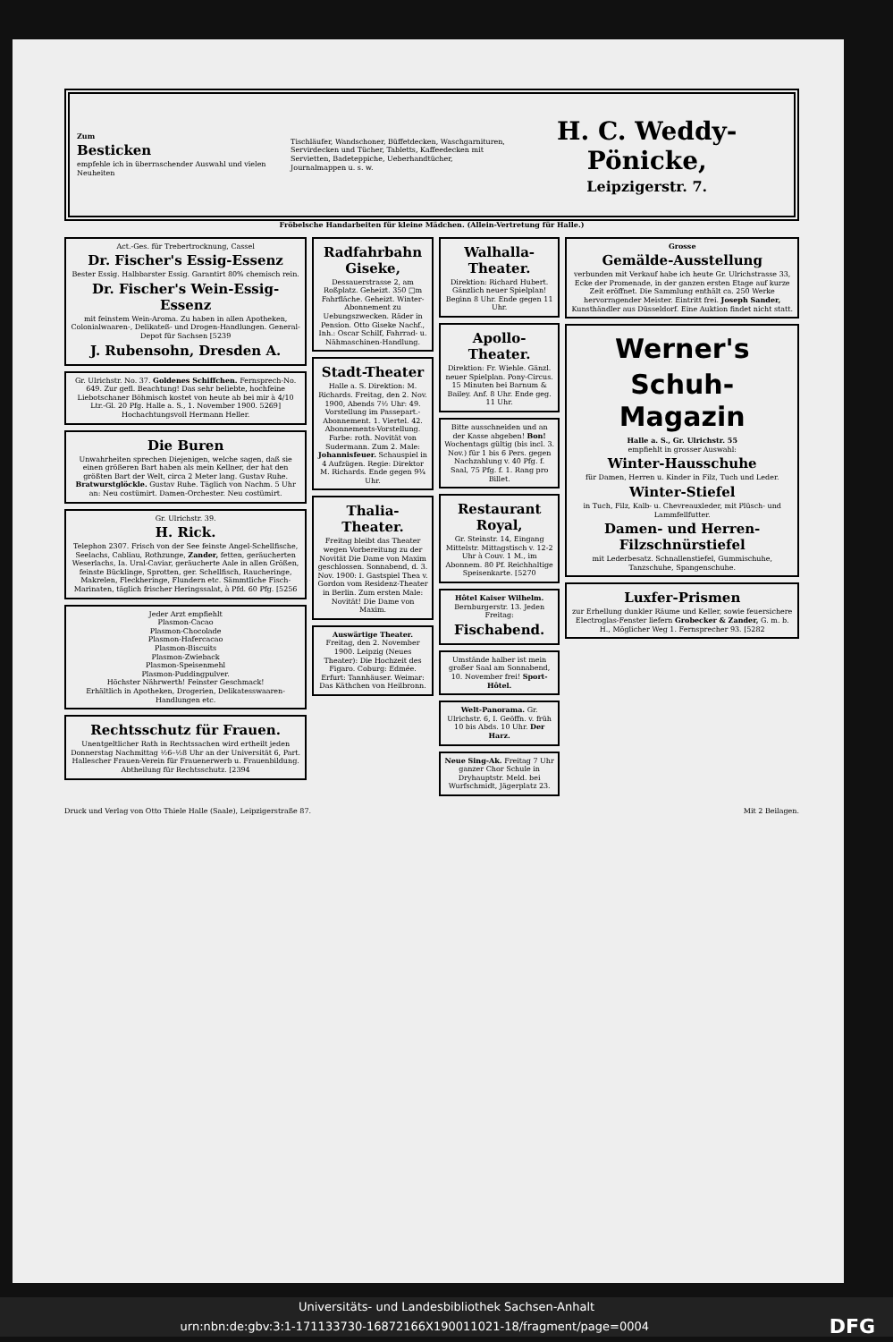Zum
Besticken
empfehle ich in überraschender Auswahl und vielen Neuheiten
Tischläufer, Wandschoner, Büffetdecken, Waschgarnituren, Servirdecken und Tücher, Tabletts, Kaffeedecken mit Servietten, Badeteppiche, Ueberhandtücher, Journalmappen u. s. w.
H. C. Weddy-Pönicke,
Leipzigerstr. 7.
Fröbelsche Handarbeiten für kleine Mädchen. (Allein-Vertretung für Halle.)
Act.-Ges. für Trebertrocknung, Cassel
Dr. Fischer's Essig-Essenz
Bester Essig. Halbbarster Essig. Garantirt 80% chemisch rein.
Dr. Fischer's Wein-Essig-Essenz
mit feinstem Wein-Aroma. Zu haben in allen Apotheken, Colonialwaaren-, Delikateß- und Drogen-Handlungen. General-Depot für Sachsen [5239
J. Rubensohn, Dresden A.
Gr. Ulrichstr. No. 37. Goldenes Schiffchen. Fernsprech-No. 649. Zur gefl. Beachtung! Das sehr beliebte, hochfeine Liebotschaner Böhmisch kostet von heute ab bei mir à 4/10 Ltr.-Gl. 20 Pfg. Halle a. S., 1. November 1900. 5269] Hochachtungsvoll Hermann Heller.
Die Buren
Unwahrheiten sprechen Diejenigen, welche sagen, daß sie einen größeren Bart haben als mein Kellner, der hat den größten Bart der Welt, circa 2 Meter lang. Gustav Ruhe. Bratwurstglöckle. Gustav Ruhe. Täglich von Nachm. 5 Uhr an: Neu costümirt. Damen-Orchester. Neu costümirt.
Gr. Ulrichstr. 39.
H. Rick.
Telephon 2307. Frisch von der See feinste Angel-Schellfische, Seelachs, Cabliau, Rothzunge, Zander, fetten, geräucherten Weserlachs, Ia. Ural-Caviar, geräucherte Aale in allen Größen, feinste Bücklinge, Sprotten, ger. Schellfisch, Raucheringe, Makrelen, Fleckheringe, Flundern etc. Sämmtliche Fisch-Marinaten, täglich frischer Heringssalat, à Pfd. 60 Pfg. [5256
Jeder Arzt empfiehlt
Plasmon-Cacao
Plasmon-Chocolade
Plasmon-Hafercacao
Plasmon-Biscuits
Plasmon-Zwieback
Plasmon-Speisenmehl
Plasmon-Puddingpulver.
Höchster Nährwerth! Feinster Geschmack!
Erhältlich in Apotheken, Drogerien, Delikatesswaaren-Handlungen etc.
Rechtsschutz für Frauen.
Unentgeltlicher Rath in Rechtssachen wird ertheilt jeden Donnerstag Nachmittag ½6–½8 Uhr an der Universität 6, Part. Hallescher Frauen-Verein für Frauenerwerb u. Frauenbildung. Abtheilung für Rechtsschutz. [2394
Radfahrbahn Giseke,
Dessauerstrasse 2, am Roßplatz. Geheizt. 350 □m Fahrfläche. Geheizt. Winter-Abonnement zu Uebungszwecken. Räder in Pension. Otto Giseke Nachf., Inh.: Oscar Schilf, Fahrrad- u. Nähmaschinen-Handlung.
Stadt-Theater
Halle a. S. Direktion: M. Richards. Freitag, den 2. Nov. 1900, Abends 7½ Uhr: 49. Vorstellung im Passepart.-Abonnement. 1. Viertel. 42. Abonnements-Vorstellung. Farbe: roth. Novität von Sudermann. Zum 2. Male: Johannisfeuer. Schauspiel in 4 Aufzügen. Regie: Direktor M. Richards. Ende gegen 9¾ Uhr.
Thalia-Theater.
Freitag bleibt das Theater wegen Vorbereitung zu der Novität Die Dame von Maxim geschlossen. Sonnabend, d. 3. Nov. 1900: I. Gastspiel Thea v. Gordon vom Residenz-Theater in Berlin. Zum ersten Male: Novität! Die Dame von Maxim.
Auswärtige Theater. Freitag, den 2. November 1900. Leipzig (Neues Theater): Die Hochzeit des Figaro. Coburg: Edmée. Erfurt: Tannhäuser. Weimar: Das Käthchen von Heilbronn.
Walhalla-Theater.
Direktion: Richard Hubert. Gänzlich neuer Spielplan! Beginn 8 Uhr. Ende gegen 11 Uhr.
Apollo-Theater.
Direktion: Fr. Wiehle. Gänzl. neuer Spielplan. Pony-Circus. 15 Minuten bei Barnum & Bailey. Anf. 8 Uhr. Ende geg. 11 Uhr.
Bitte ausschneiden und an der Kasse abgeben! Bon! Wochentags gültig (bis incl. 3. Nov.) für 1 bis 6 Pers. gegen Nachzahlung v. 40 Pfg. f. Saal, 75 Pfg. f. 1. Rang pro Billet.
Restaurant Royal,
Gr. Steinstr. 14, Eingang Mittelstr. Mittagstisch v. 12-2 Uhr à Couv. 1 M., im Abonnem. 80 Pf. Reichhaltige Speisenkarte. [5270
Hôtel Kaiser Wilhelm. Bernburgerstr. 13. Jeden Freitag:
Fischabend.
Umstände halber ist mein großer Saal am Sonnabend, 10. November frei! Sport-Hôtel.
Welt-Panorama. Gr. Ulrichstr. 6, I. Geöffn. v. früh 10 bis Abds. 10 Uhr. Der Harz.
Neue Sing-Ak. Freitag 7 Uhr ganzer Chor Schule in Dryhauptstr. Meld. bei Wurfschmidt, Jägerplatz 23.
Grosse
Gemälde-Ausstellung
verbunden mit Verkauf habe ich heute Gr. Ulrichstrasse 33, Ecke der Promenade, in der ganzen ersten Etage auf kurze Zeit eröffnet. Die Sammlung enthält ca. 250 Werke hervorragender Meister. Eintritt frei. Joseph Sander, Kunsthändler aus Düsseldorf. Eine Auktion findet nicht statt.
Werner's
Schuh-Magazin
Halle a. S., Gr. Ulrichstr. 55
empfiehlt in grosser Auswahl:
Winter-Hausschuhe
für Damen, Herren u. Kinder in Filz, Tuch und Leder.
Winter-Stiefel
in Tuch, Filz, Kalb- u. Chevreauxleder, mit Plüsch- und Lammfellfutter.
Damen- und Herren-Filzschnürstiefel
mit Lederbesatz. Schnallenstiefel, Gummischuhe, Tanzschuhe, Spangenschuhe.
Luxfer-Prismen
zur Erhellung dunkler Räume und Keller, sowie feuersichere Electroglas-Fenster liefern Grobecker & Zander, G. m. b. H., Möglicher Weg 1. Fernsprecher 93. [5282
Druck und Verlag von Otto Thiele Halle (Saale), Leipzigerstraße 87. Mit 2 Beilagen.
Universitäts- und Landesbibliothek Sachsen-Anhalt
urn:nbn:de:gbv:3:1-171133730-16872166X190011021-18/fragment/page=0004 DFG